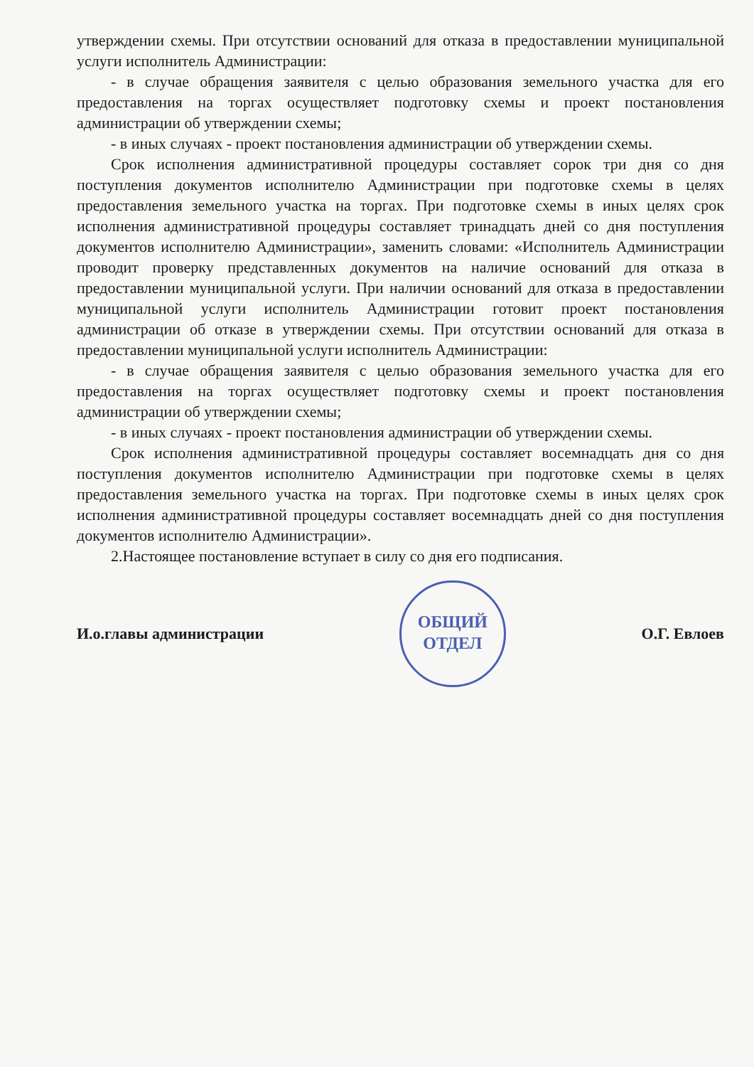утверждении схемы. При отсутствии оснований для отказа в предоставлении муниципальной услуги исполнитель Администрации:
- в случае обращения заявителя с целью образования земельного участка для его предоставления на торгах осуществляет подготовку схемы и проект постановления администрации об утверждении схемы;
- в иных случаях - проект постановления администрации об утверждении схемы.
Срок исполнения административной процедуры составляет сорок три дня со дня поступления документов исполнителю Администрации при подготовке схемы в целях предоставления земельного участка на торгах. При подготовке схемы в иных целях срок исполнения административной процедуры составляет тринадцать дней со дня поступления документов исполнителю Администрации», заменить словами: «Исполнитель Администрации проводит проверку представленных документов на наличие оснований для отказа в предоставлении муниципальной услуги. При наличии оснований для отказа в предоставлении муниципальной услуги исполнитель Администрации готовит проект постановления администрации об отказе в утверждении схемы. При отсутствии оснований для отказа в предоставлении муниципальной услуги исполнитель Администрации:
- в случае обращения заявителя с целью образования земельного участка для его предоставления на торгах осуществляет подготовку схемы и проект постановления администрации об утверждении схемы;
- в иных случаях - проект постановления администрации об утверждении схемы.
Срок исполнения административной процедуры составляет восемнадцать дня со дня поступления документов исполнителю Администрации при подготовке схемы в целях предоставления земельного участка на торгах. При подготовке схемы в иных целях срок исполнения административной процедуры составляет восемнадцать дней со дня поступления документов исполнителю Администрации».
2.Настоящее постановление вступает в силу со дня его подписания.
И.о.главы администрации ОБЩИЙ
ОТДЕЛ О.Г. Евлоев